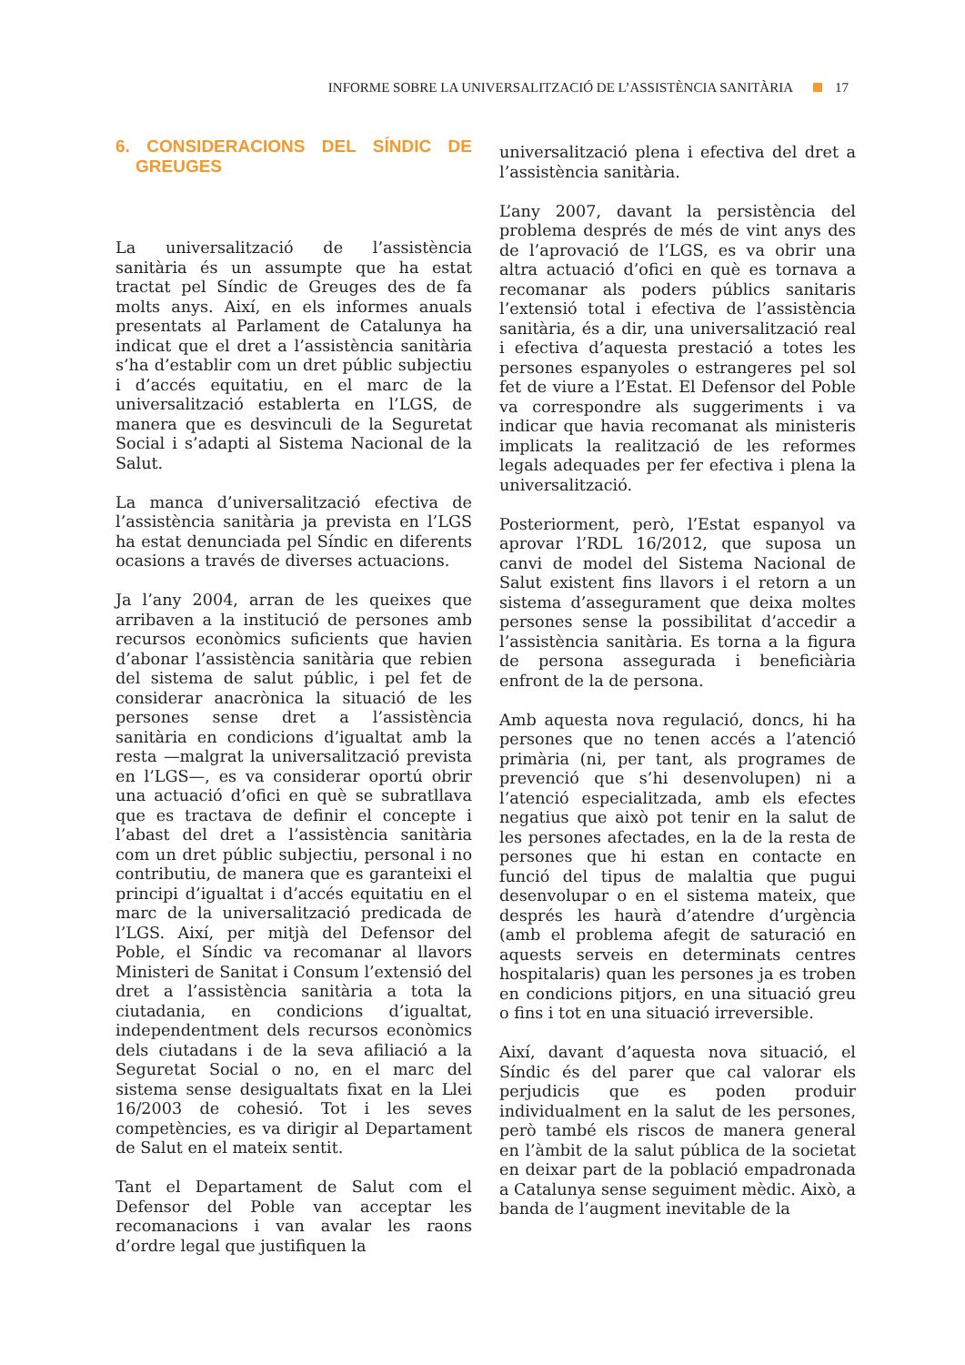INFORME SOBRE LA UNIVERSALITZACIÓ DE L’ASSISTÈNCIA SANITÀRIA 17
6. CONSIDERACIONS DEL SÍNDIC DE GREUGES
La universalització de l’assistència sanitària és un assumpte que ha estat tractat pel Síndic de Greuges des de fa molts anys. Així, en els informes anuals presentats al Parlament de Catalunya ha indicat que el dret a l’assistència sanitària s’ha d’establir com un dret públic subjectiu i d’accés equitatiu, en el marc de la universalització establerta en l’LGS, de manera que es desvinculi de la Seguretat Social i s’adapti al Sistema Nacional de la Salut.
La manca d’universalització efectiva de l’assistència sanitària ja prevista en l’LGS ha estat denunciada pel Síndic en diferents ocasions a través de diverses actuacions.
Ja l’any 2004, arran de les queixes que arribaven a la institució de persones amb recursos econòmics suficients que havien d’abonar l’assistència sanitària que rebien del sistema de salut públic, i pel fet de considerar anacrònica la situació de les persones sense dret a l’assistència sanitària en condicions d’igualtat amb la resta —malgrat la universalització prevista en l’LGS—, es va considerar oportú obrir una actuació d’ofici en què se subratllava que es tractava de definir el concepte i l’abast del dret a l’assistència sanitària com un dret públic subjectiu, personal i no contributiu, de manera que es garanteixi el principi d’igualtat i d’accés equitatiu en el marc de la universalització predicada de l’LGS. Així, per mitjà del Defensor del Poble, el Síndic va recomanar al llavors Ministeri de Sanitat i Consum l’extensió del dret a l’assistència sanitària a tota la ciutadania, en condicions d’igualtat, independentment dels recursos econòmics dels ciutadans i de la seva afiliació a la Seguretat Social o no, en el marc del sistema sense desigualtats fixat en la Llei 16/2003 de cohesió. Tot i les seves competències, es va dirigir al Departament de Salut en el mateix sentit.
Tant el Departament de Salut com el Defensor del Poble van acceptar les recomanacions i van avalar les raons d’ordre legal que justifiquen la
universalització plena i efectiva del dret a l’assistència sanitària.
L’any 2007, davant la persistència del problema després de més de vint anys des de l’aprovació de l’LGS, es va obrir una altra actuació d’ofici en què es tornava a recomanar als poders públics sanitaris l’extensió total i efectiva de l’assistència sanitària, és a dir, una universalització real i efectiva d’aquesta prestació a totes les persones espanyoles o estrangeres pel sol fet de viure a l’Estat. El Defensor del Poble va correspondre als suggeriments i va indicar que havia recomanat als ministeris implicats la realització de les reformes legals adequades per fer efectiva i plena la universalització.
Posteriorment, però, l’Estat espanyol va aprovar l’RDL 16/2012, que suposa un canvi de model del Sistema Nacional de Salut existent fins llavors i el retorn a un sistema d’assegurament que deixa moltes persones sense la possibilitat d’accedir a l’assistència sanitària. Es torna a la figura de persona assegurada i beneficiària enfront de la de persona.
Amb aquesta nova regulació, doncs, hi ha persones que no tenen accés a l’atenció primària (ni, per tant, als programes de prevenció que s’hi desenvolupen) ni a l’atenció especialitzada, amb els efectes negatius que això pot tenir en la salut de les persones afectades, en la de la resta de persones que hi estan en contacte en funció del tipus de malaltia que pugui desenvolupar o en el sistema mateix, que després les haurà d’atendre d’urgència (amb el problema afegit de saturació en aquests serveis en determinats centres hospitalaris) quan les persones ja es troben en condicions pitjors, en una situació greu o fins i tot en una situació irreversible.
Així, davant d’aquesta nova situació, el Síndic és del parer que cal valorar els perjudicis que es poden produir individualment en la salut de les persones, però també els riscos de manera general en l’àmbit de la salut pública de la societat en deixar part de la població empadronada a Catalunya sense seguiment mèdic. Això, a banda de l’augment inevitable de la